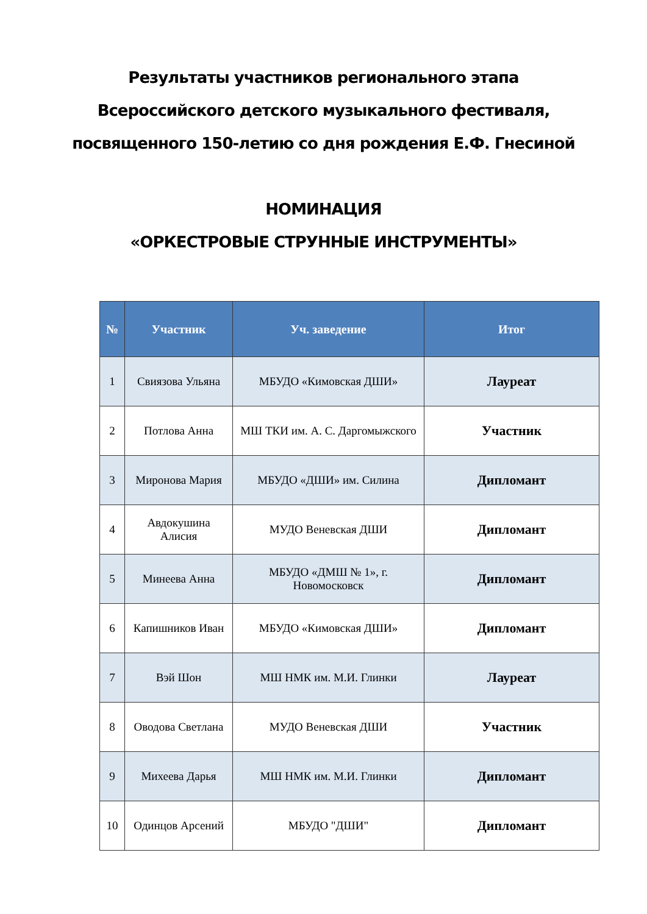Результаты участников регионального этапа
Всероссийского детского музыкального фестиваля,
посвященного 150-летию со дня рождения Е.Ф. Гнесиной
НОМИНАЦИЯ
«ОРКЕСТРОВЫЕ СТРУННЫЕ ИНСТРУМЕНТЫ»
| № | Участник | Уч. заведение | Итог |
| --- | --- | --- | --- |
| 1 | Свиязова Ульяна | МБУДО «Кимовская ДШИ» | Лауреат |
| 2 | Потлова Анна | МШ ТКИ им. А. С. Даргомыжского | Участник |
| 3 | Миронова Мария | МБУДО «ДШИ» им. Силина | Дипломант |
| 4 | Авдокушина Алисия | МУДО Веневская ДШИ | Дипломант |
| 5 | Минеева Анна | МБУДО «ДМШ № 1», г. Новомосковск | Дипломант |
| 6 | Капишников Иван | МБУДО «Кимовская ДШИ» | Дипломант |
| 7 | Вэй Шон | МШ НМК им. М.И. Глинки | Лауреат |
| 8 | Оводова Светлана | МУДО Веневская ДШИ | Участник |
| 9 | Михеева Дарья | МШ НМК им. М.И. Глинки | Дипломант |
| 10 | Одинцов Арсений | МБУДО "ДШИ" | Дипломант |